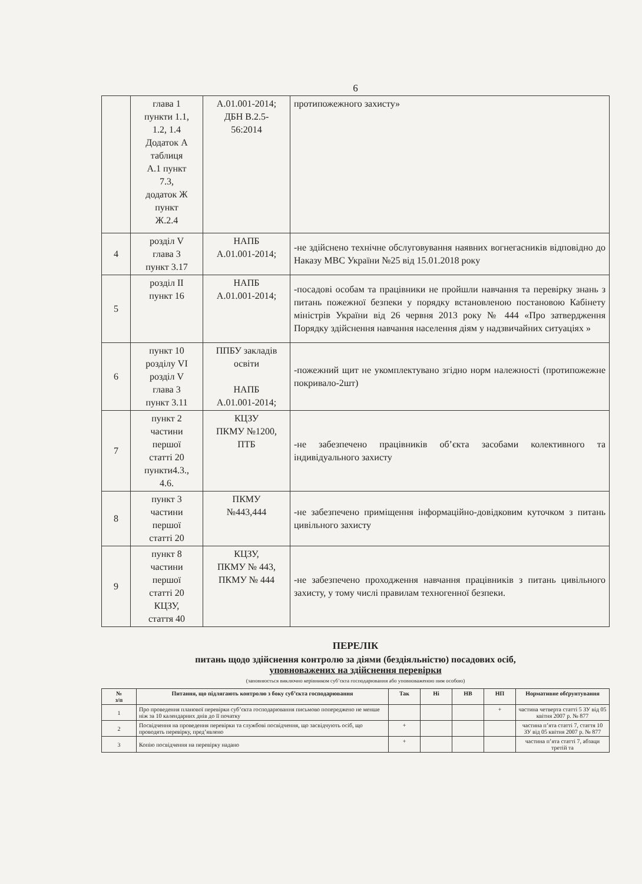6
| | глава 1 пункти 1.1, 1.2, 1.4 Додаток А таблиця А.1 пункт 7.3, додаток Ж пункт Ж.2.4 | А.01.001-2014; ДБН В.2.5- 56:2014 | протипожежного захисту» |
| 4 | розділ V глава 3 пункт 3.17 | НАПБ А.01.001-2014; | -не здійснено технічне обслуговування наявних вогнегасників відповідно до Наказу МВС України №25 від 15.01.2018 року |
| 5 | розділ II пункт 16 | НАПБ А.01.001-2014; | -посадові особам та працівники не пройшли навчання та перевірку знань з питань пожежної безпеки у порядку встановленою постановою Кабінету міністрів України від 26 червня 2013 року № 444 «Про затвердження Порядку здійснення навчання населення діям у надзвичайних ситуаціях » |
| 6 | пункт 10 розділу VI розділ V глава 3 пункт 3.11 | ППБУ закладів освіти НАПБ А.01.001-2014; | -пожежний щит не укомплектувано згідно норм належності (протипожежне покривало-2шт) |
| 7 | пункт 2 частини першої статті 20 пункти4.3., 4.6. | КЦЗУ ПКМУ №1200, ПТБ | -не забезпечено працівників об’єкта засобами колективного та індивідуального захисту |
| 8 | пункт 3 частини першої статті 20 | ПКМУ №443,444 | -не забезпечено приміщення інформаційно-довідковим куточком з питань цивільного захисту |
| 9 | пункт 8 частини першої статті 20 КЦЗУ, стаття 40 | КЦЗУ, ПКМУ № 443, ПКМУ № 444 | -не забезпечено проходження навчання працівників з питань цивільного захисту, у тому числі правилам техногенної безпеки. |
ПЕРЕЛІК
питань щодо здійснення контролю за діями (бездіяльністю) посадових осіб,
уповноважених на здійснення перевірки
(заповнюється виключно керівником суб’єкта господарювання або уповноваженою ним особою)
| № з/п | Питання, що підлягають контролю з боку суб’єкта господарювання | Так | Ні | НВ | НП | Нормативне обґрунтування |
| --- | --- | --- | --- | --- | --- | --- |
| 1 | Про проведення планової перевірки суб’єкта господарювання письмово попереджено не менше ніж за 10 календарних днів до її початку | | | | + | частина четверта статті 5 ЗУ від 05 квітня 2007 р. № 877 |
| 2 | Посвідчення на проведення перевірки та службові посвідчення, що засвідчують осіб, що проводять перевірку, пред’явлено | + | | | | частина п’ята статті 7, стаття 10 ЗУ від 05 квітня 2007 р. № 877 |
| 3 | Копію посвідчення на перевірку надано | + | | | | частина п’ята статті 7, абзаци третій та |